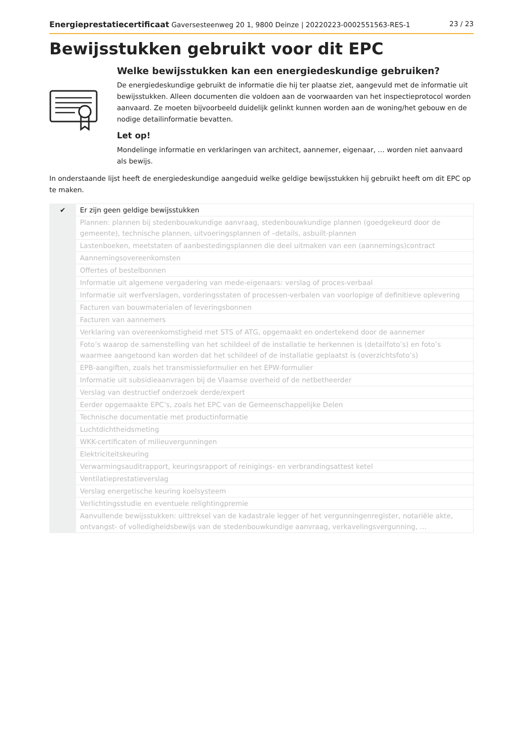Energieprestatiecertificaat Gaversesteenweg 20 1, 9800 Deinze | 20220223-0002551563-RES-1 23 / 23
Bewijsstukken gebruikt voor dit EPC
Welke bewijsstukken kan een energiedeskundige gebruiken?
De energiedeskundige gebruikt de informatie die hij ter plaatse ziet, aangevuld met de informatie uit bewijsstukken. Alleen documenten die voldoen aan de voorwaarden van het inspectieprotocol worden aanvaard. Ze moeten bijvoorbeeld duidelijk gelinkt kunnen worden aan de woning/het gebouw en de nodige detailinformatie bevatten.
Let op!
Mondelinge informatie en verklaringen van architect, aannemer, eigenaar, … worden niet aanvaard als bewijs.
In onderstaande lijst heeft de energiedeskundige aangeduid welke geldige bewijsstukken hij gebruikt heeft om dit EPC op te maken.
| ✔ | Er zijn geen geldige bewijsstukken |
| | Plannen: plannen bij stedenbouwkundige aanvraag, stedenbouwkundige plannen (goedgekeurd door de gemeente), technische plannen, uitvoeringsplannen of –details, asbuilt-plannen |
| | Lastenboeken, meetstaten of aanbestedingsplannen die deel uitmaken van een (aannemings)contract |
| | Aannemingsovereenkomsten |
| | Offertes of bestelbonnen |
| | Informatie uit algemene vergadering van mede-eigenaars: verslag of proces-verbaal |
| | Informatie uit werfverslagen, vorderingsstaten of processen-verbalen van voorlopige of definitieve oplevering |
| | Facturen van bouwmaterialen of leveringsbonnen |
| | Facturen van aannemers |
| | Verklaring van overeenkomstigheid met STS of ATG, opgemaakt en ondertekend door de aannemer |
| | Foto’s waarop de samenstelling van het schildeel of de installatie te herkennen is (detailfoto’s) en foto’s waarmee aangetoond kan worden dat het schildeel of de installatie geplaatst is (overzichtsfoto’s) |
| | EPB-aangiften, zoals het transmissieformulier en het EPW-formulier |
| | Informatie uit subsidieaanvragen bij de Vlaamse overheid of de netbetheerder |
| | Verslag van destructief onderzoek derde/expert |
| | Eerder opgemaakte EPC’s, zoals het EPC van de Gemeenschappelijke Delen |
| | Technische documentatie met productinformatie |
| | Luchtdichtheidsmeting |
| | WKK-certificaten of milieuvergunningen |
| | Elektriciteitskeuring |
| | Verwarmingsauditrapport, keuringsrapport of reinigings- en verbrandingsattest ketel |
| | Ventilatieprestatieverslag |
| | Verslag energetische keuring koelsysteem |
| | Verlichtingsstudie en eventuele relightingpremie |
| | Aanvullende bewijsstukken: uittreksel van de kadastrale legger of het vergunningenregister, notariële akte, ontvangst- of volledigheidsbewijs van de stedenbouwkundige aanvraag, verkavelingsvergunning, … |